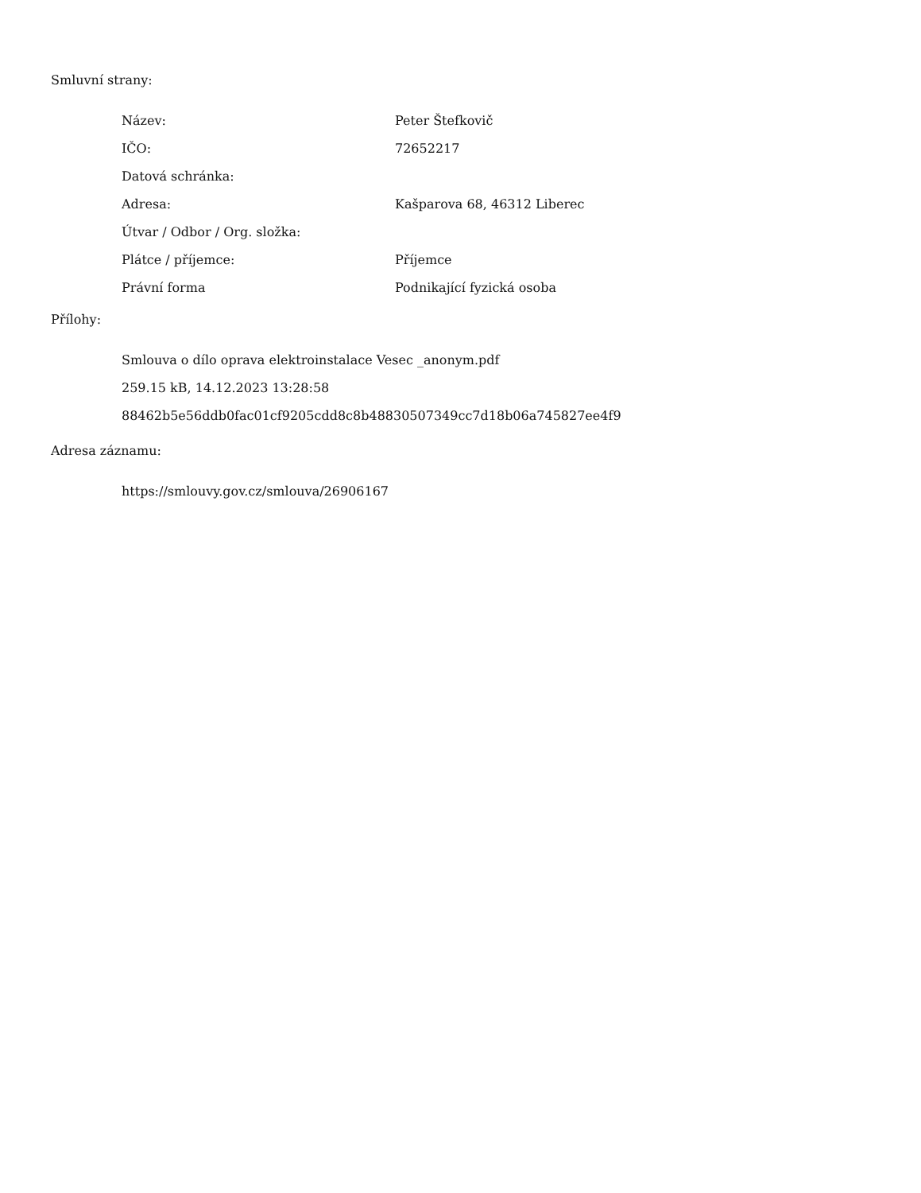Smluvní strany:
| Název: | Peter Štefkovič |
| IČO: | 72652217 |
| Datová schránka: | |
| Adresa: | Kašparova 68, 46312 Liberec |
| Útvar / Odbor / Org. složka: | |
| Plátce / příjemce: | Příjemce |
| Právní forma | Podnikající fyzická osoba |
Přílohy:
Smlouva o dílo oprava elektroinstalace Vesec _anonym.pdf
259.15 kB, 14.12.2023 13:28:58
88462b5e56ddb0fac01cf9205cdd8c8b48830507349cc7d18b06a745827ee4f9
Adresa záznamu:
https://smlouvy.gov.cz/smlouva/26906167